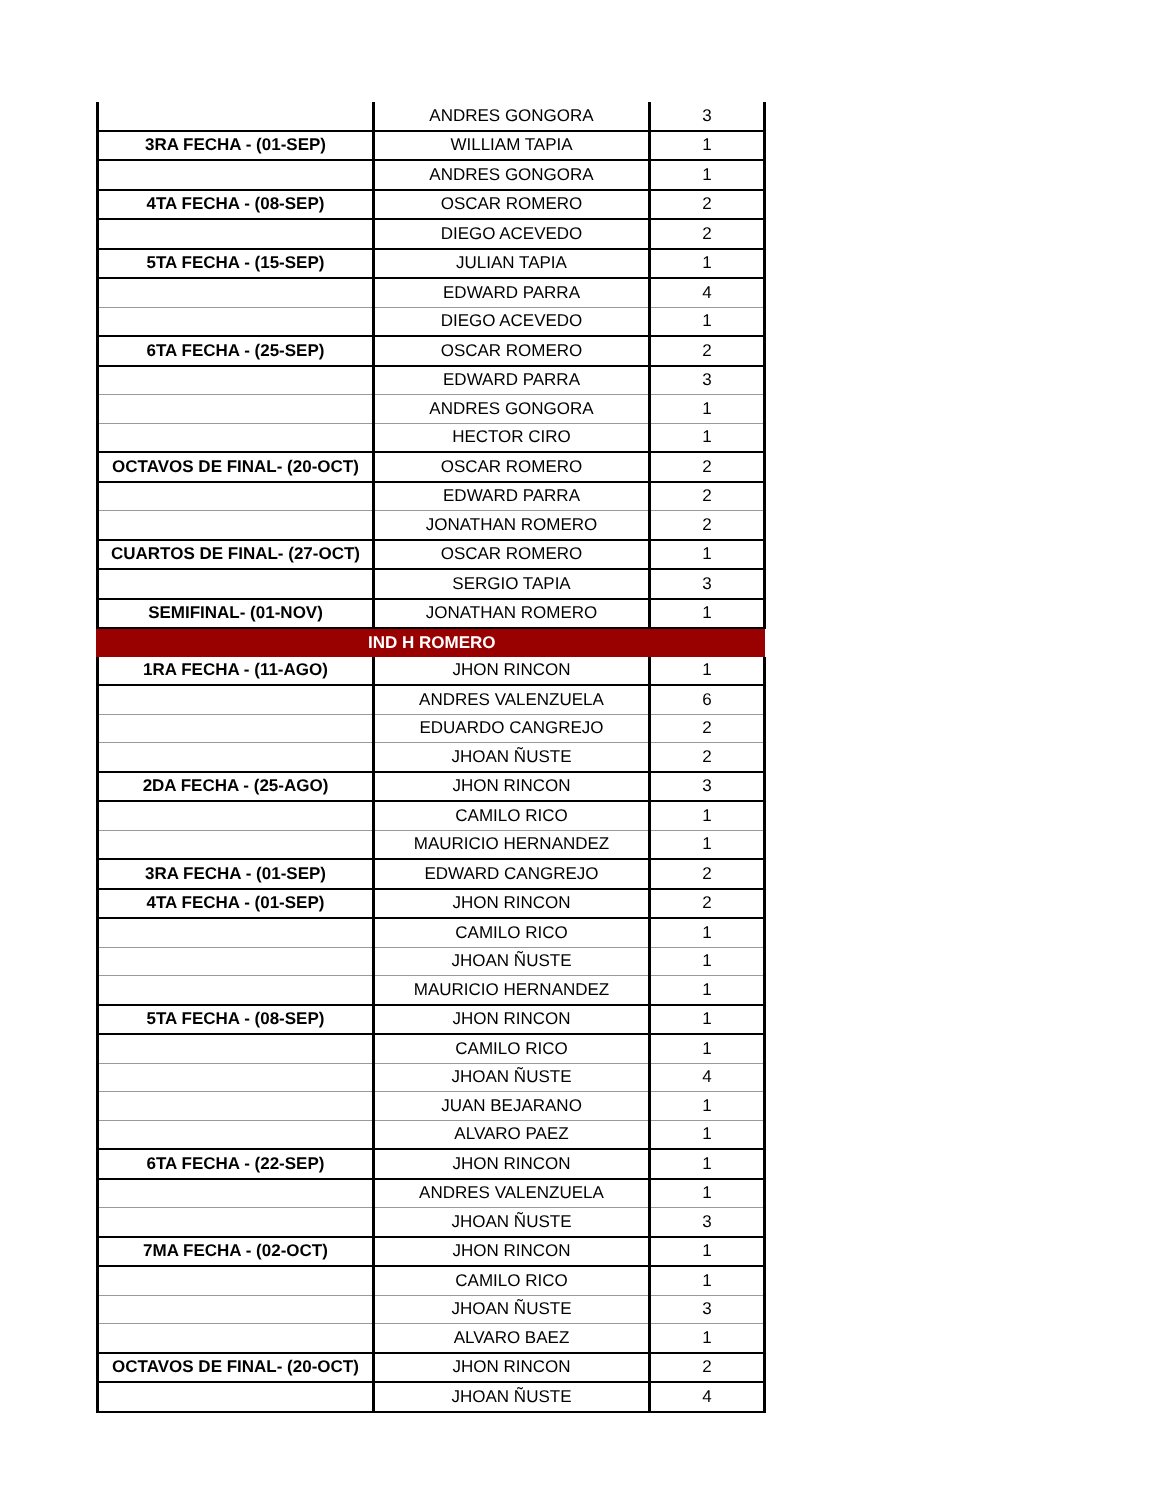| | ANDRES GONGORA | 3 |
| 3RA FECHA - (01-SEP) | WILLIAM TAPIA | 1 |
| | ANDRES GONGORA | 1 |
| 4TA FECHA - (08-SEP) | OSCAR ROMERO | 2 |
| | DIEGO ACEVEDO | 2 |
| 5TA FECHA - (15-SEP) | JULIAN TAPIA | 1 |
| | EDWARD PARRA | 4 |
| | DIEGO ACEVEDO | 1 |
| 6TA FECHA - (25-SEP) | OSCAR ROMERO | 2 |
| | EDWARD PARRA | 3 |
| | ANDRES GONGORA | 1 |
| | HECTOR CIRO | 1 |
| OCTAVOS DE FINAL- (20-OCT) | OSCAR ROMERO | 2 |
| | EDWARD PARRA | 2 |
| | JONATHAN ROMERO | 2 |
| CUARTOS DE FINAL- (27-OCT) | OSCAR ROMERO | 1 |
| | SERGIO TAPIA | 3 |
| SEMIFINAL- (01-NOV) | JONATHAN ROMERO | 1 |
| IND H ROMERO | | |
| 1RA FECHA - (11-AGO) | JHON RINCON | 1 |
| | ANDRES VALENZUELA | 6 |
| | EDUARDO CANGREJO | 2 |
| | JHOAN ÑUSTE | 2 |
| 2DA FECHA - (25-AGO) | JHON RINCON | 3 |
| | CAMILO RICO | 1 |
| | MAURICIO HERNANDEZ | 1 |
| 3RA FECHA - (01-SEP) | EDWARD CANGREJO | 2 |
| 4TA FECHA - (01-SEP) | JHON RINCON | 2 |
| | CAMILO RICO | 1 |
| | JHOAN ÑUSTE | 1 |
| | MAURICIO HERNANDEZ | 1 |
| 5TA FECHA - (08-SEP) | JHON RINCON | 1 |
| | CAMILO RICO | 1 |
| | JHOAN ÑUSTE | 4 |
| | JUAN BEJARANO | 1 |
| | ALVARO PAEZ | 1 |
| 6TA FECHA - (22-SEP) | JHON RINCON | 1 |
| | ANDRES VALENZUELA | 1 |
| | JHOAN ÑUSTE | 3 |
| 7MA FECHA - (02-OCT) | JHON RINCON | 1 |
| | CAMILO RICO | 1 |
| | JHOAN ÑUSTE | 3 |
| | ALVARO BAEZ | 1 |
| OCTAVOS DE FINAL- (20-OCT) | JHON RINCON | 2 |
| | JHOAN ÑUSTE | 4 |